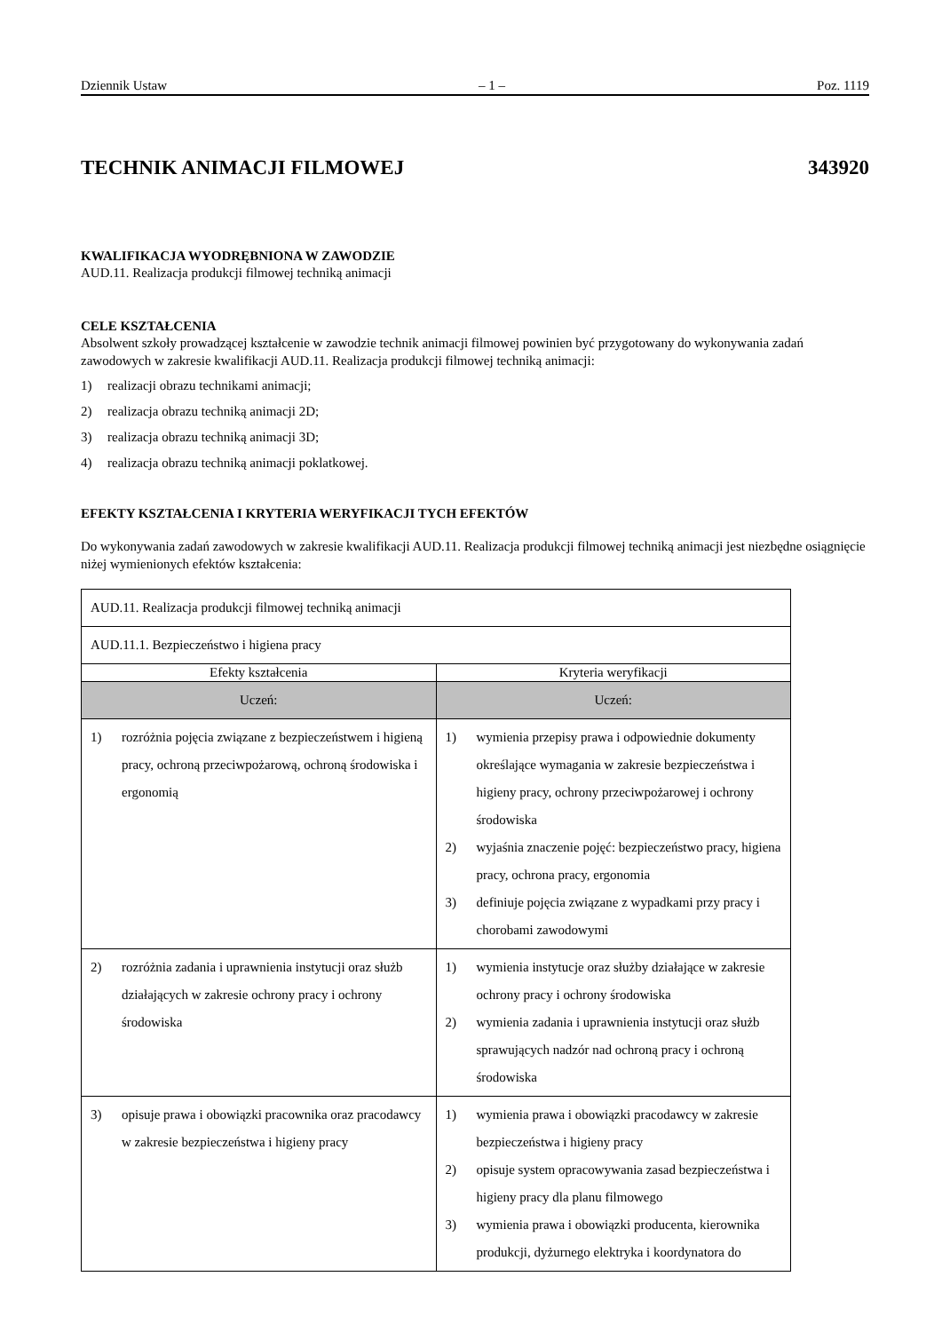Dziennik Ustaw – 1 – Poz. 1119
TECHNIK ANIMACJI FILMOWEJ 343920
KWALIFIKACJA WYODRĘBNIONA W ZAWODZIE
AUD.11. Realizacja produkcji filmowej techniką animacji
CELE KSZTAŁCENIA
Absolwent szkoły prowadzącej kształcenie w zawodzie technik animacji filmowej powinien być przygotowany do wykonywania zadań zawodowych w zakresie kwalifikacji AUD.11. Realizacja produkcji filmowej techniką animacji:
1) realizacji obrazu technikami animacji;
2) realizacja obrazu techniką animacji 2D;
3) realizacja obrazu techniką animacji 3D;
4) realizacja obrazu techniką animacji poklatkowej.
EFEKTY KSZTAŁCENIA I KRYTERIA WERYFIKACJI TYCH EFEKTÓW
Do wykonywania zadań zawodowych w zakresie kwalifikacji AUD.11. Realizacja produkcji filmowej techniką animacji jest niezbędne osiągnięcie niżej wymienionych efektów kształcenia:
| AUD.11. Realizacja produkcji filmowej techniką animacji | |
| AUD.11.1. Bezpieczeństwo i higiena pracy | |
| Efekty kształcenia | Kryteria weryfikacji |
| Uczeń: | Uczeń: |
| 1) rozróżnia pojęcia związane z bezpieczeństwem i higieną pracy, ochroną przeciwpożarową, ochroną środowiska i ergonomią | 1) wymienia przepisy prawa i odpowiednie dokumenty określające wymagania w zakresie bezpieczeństwa i higieny pracy, ochrony przeciwpożarowej i ochrony środowiska 2) wyjaśnia znaczenie pojęć: bezpieczeństwo pracy, higiena pracy, ochrona pracy, ergonomia 3) definiuje pojęcia związane z wypadkami przy pracy i chorobami zawodowymi |
| 2) rozróżnia zadania i uprawnienia instytucji oraz służb działających w zakresie ochrony pracy i ochrony środowiska | 1) wymienia instytucje oraz służby działające w zakresie ochrony pracy i ochrony środowiska 2) wymienia zadania i uprawnienia instytucji oraz służb sprawujących nadzór nad ochroną pracy i ochroną środowiska |
| 3) opisuje prawa i obowiązki pracownika oraz pracodawcy w zakresie bezpieczeństwa i higieny pracy | 1) wymienia prawa i obowiązki pracodawcy w zakresie bezpieczeństwa i higieny pracy 2) opisuje system opracowywania zasad bezpieczeństwa i higieny pracy dla planu filmowego 3) wymienia prawa i obowiązki producenta, kierownika produkcji, dyżurnego elektryka i koordynatora do |